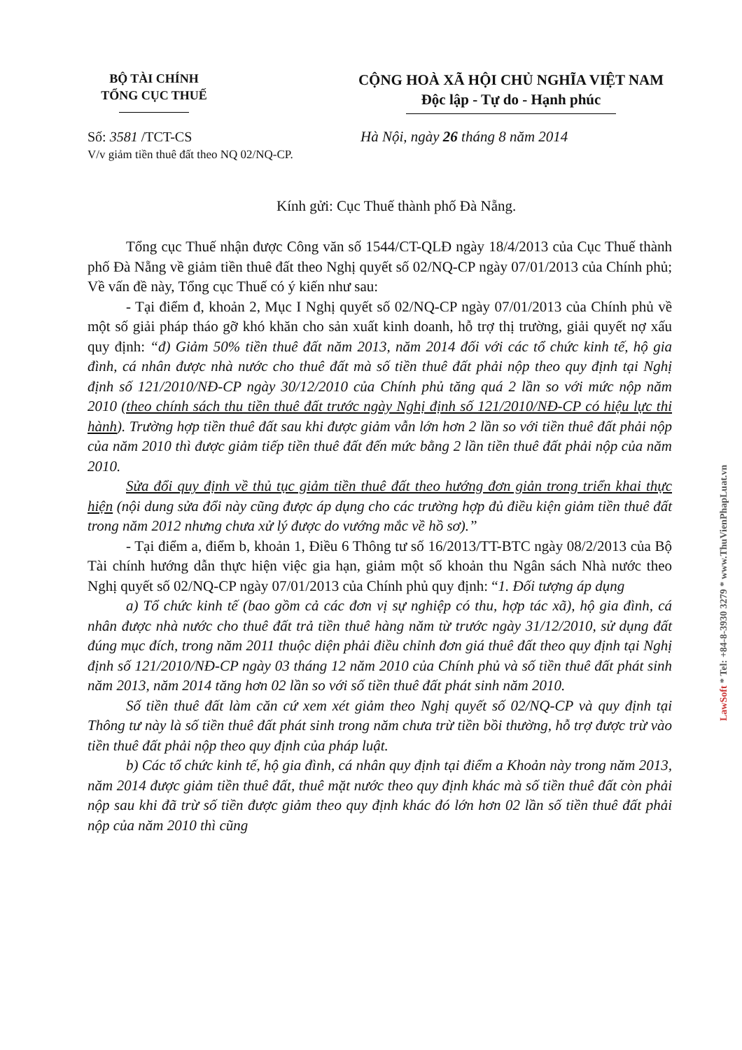BỘ TÀI CHÍNH
TỔNG CỤC THUẾ
CỘNG HOÀ XÃ HỘI CHỦ NGHĨA VIỆT NAM
Độc lập - Tự do - Hạnh phúc
Số: 3581 /TCT-CS
V/v giảm tiền thuê đất theo NQ 02/NQ-CP.
Hà Nội, ngày 26 tháng 8 năm 2014
Kính gửi: Cục Thuế thành phố Đà Nẵng.
Tổng cục Thuế nhận được Công văn số 1544/CT-QLĐ ngày 18/4/2013 của Cục Thuế thành phố Đà Nẵng về giảm tiền thuê đất theo Nghị quyết số 02/NQ-CP ngày 07/01/2013 của Chính phủ; Về vấn đề này, Tổng cục Thuế có ý kiến như sau:
- Tại điểm đ, khoản 2, Mục I Nghị quyết số 02/NQ-CP ngày 07/01/2013 của Chính phủ về một số giải pháp tháo gỡ khó khăn cho sản xuất kinh doanh, hỗ trợ thị trường, giải quyết nợ xấu quy định: “đ) Giảm 50% tiền thuê đất năm 2013, năm 2014 đối với các tổ chức kinh tế, hộ gia đình, cá nhân được nhà nước cho thuê đất mà số tiền thuê đất phải nộp theo quy định tại Nghị định số 121/2010/NĐ-CP ngày 30/12/2010 của Chính phủ tăng quá 2 lần so với mức nộp năm 2010 (theo chính sách thu tiền thuê đất trước ngày Nghị định số 121/2010/NĐ-CP có hiệu lực thi hành). Trường hợp tiền thuê đất sau khi được giảm vẫn lớn hơn 2 lần so với tiền thuê đất phải nộp của năm 2010 thì được giảm tiếp tiền thuê đất đến mức bằng 2 lần tiền thuê đất phải nộp của năm 2010.
Sửa đổi quy định về thủ tục giảm tiền thuê đất theo hướng đơn giản trong triển khai thực hiện (nội dung sửa đổi này cũng được áp dụng cho các trường hợp đủ điều kiện giảm tiền thuê đất trong năm 2012 nhưng chưa xử lý được do vướng mắc về hồ sơ).”
- Tại điểm a, điểm b, khoản 1, Điều 6 Thông tư số 16/2013/TT-BTC ngày 08/2/2013 của Bộ Tài chính hướng dẫn thực hiện việc gia hạn, giảm một số khoản thu Ngân sách Nhà nước theo Nghị quyết số 02/NQ-CP ngày 07/01/2013 của Chính phủ quy định: “1. Đối tượng áp dụng
a) Tổ chức kinh tế (bao gồm cả các đơn vị sự nghiệp có thu, hợp tác xã), hộ gia đình, cá nhân được nhà nước cho thuê đất trả tiền thuê hàng năm từ trước ngày 31/12/2010, sử dụng đất đúng mục đích, trong năm 2011 thuộc diện phải điều chỉnh đơn giá thuê đất theo quy định tại Nghị định số 121/2010/NĐ-CP ngày 03 tháng 12 năm 2010 của Chính phủ và số tiền thuê đất phát sinh năm 2013, năm 2014 tăng hơn 02 lần so với số tiền thuê đất phát sinh năm 2010.
Số tiền thuê đất làm căn cứ xem xét giảm theo Nghị quyết số 02/NQ-CP và quy định tại Thông tư này là số tiền thuê đất phát sinh trong năm chưa trừ tiền bồi thường, hỗ trợ được trừ vào tiền thuê đất phải nộp theo quy định của pháp luật.
b) Các tổ chức kinh tế, hộ gia đình, cá nhân quy định tại điểm a Khoản này trong năm 2013, năm 2014 được giảm tiền thuê đất, thuê mặt nước theo quy định khác mà số tiền thuê đất còn phải nộp sau khi đã trừ số tiền được giảm theo quy định khác đó lớn hơn 02 lần số tiền thuê đất phải nộp của năm 2010 thì cũng
LawSoft * Tel: +84-8-3930 3279 * www.ThuVienPhapLuat.vn